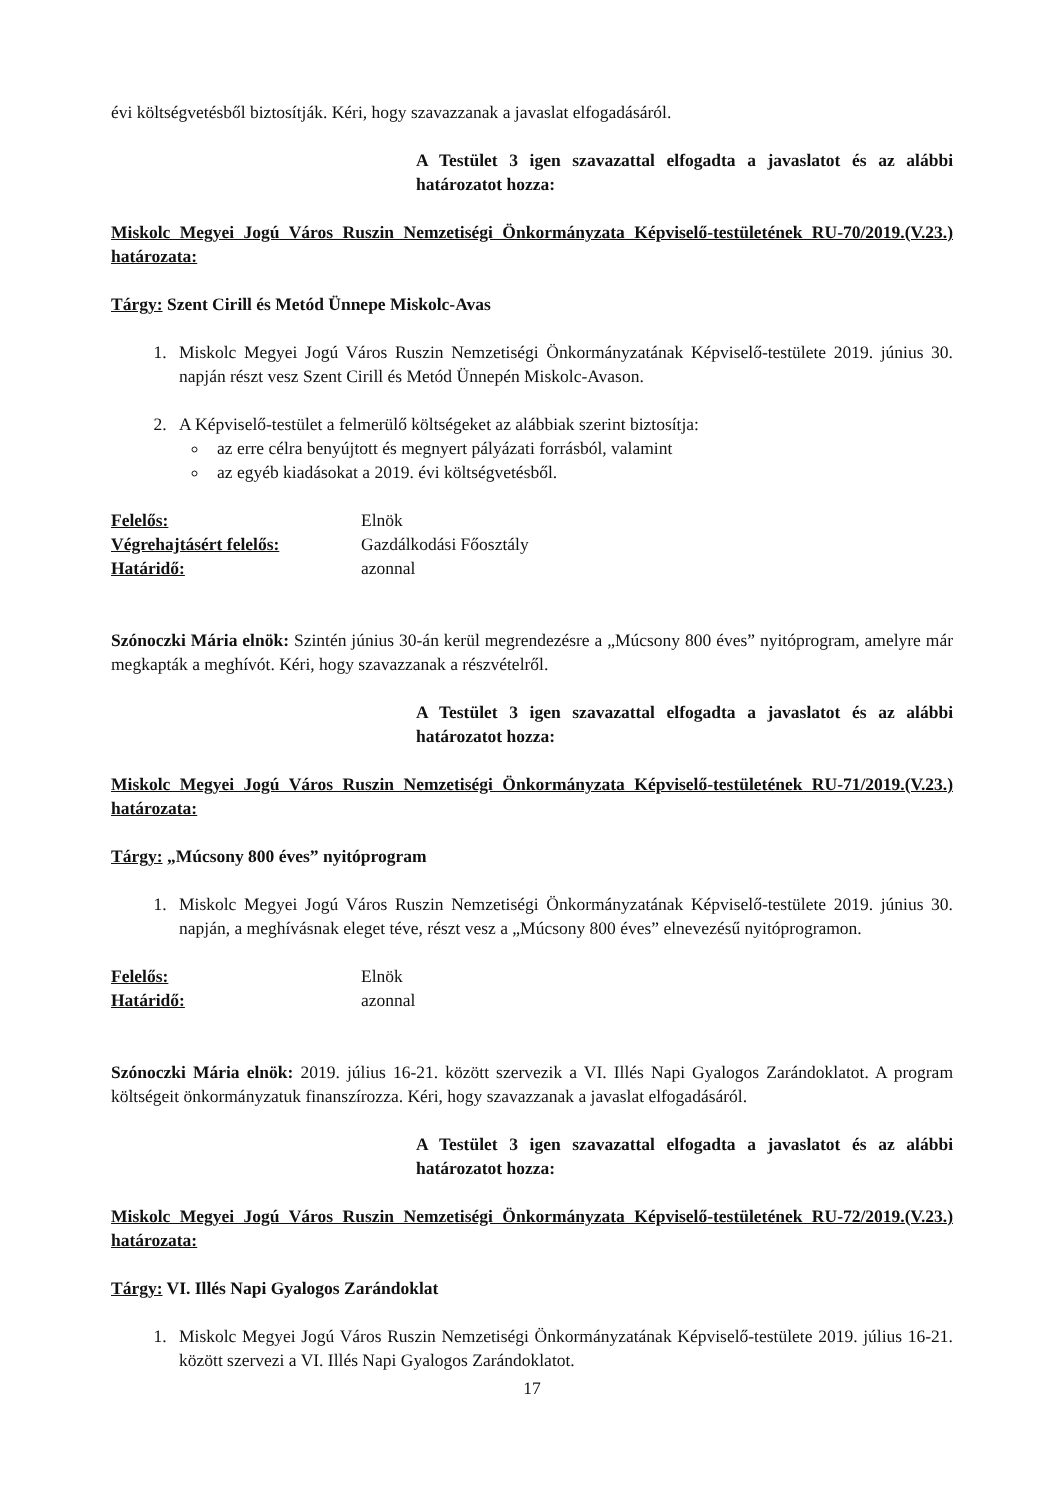évi költségvetésből biztosítják. Kéri, hogy szavazzanak a javaslat elfogadásáról.
A Testület 3 igen szavazattal elfogadta a javaslatot és az alábbi határozatot hozza:
Miskolc Megyei Jogú Város Ruszin Nemzetiségi Önkormányzata Képviselő-testületének RU-70/2019.(V.23.) határozata:
Tárgy: Szent Cirill és Metód Ünnepe Miskolc-Avas
1. Miskolc Megyei Jogú Város Ruszin Nemzetiségi Önkormányzatának Képviselő-testülete 2019. június 30. napján részt vesz Szent Cirill és Metód Ünnepén Miskolc-Avason.
2. A Képviselő-testület a felmerülő költségeket az alábbiak szerint biztosítja:
az erre célra benyújtott és megnyert pályázati forrásból, valamint
az egyéb kiadásokat a 2019. évi költségvetésből.
| Felelős: | Elnök |
| Végrehajtásért felelős: | Gazdálkodási Főosztály |
| Határidő: | azonnal |
Szónoczki Mária elnök: Szintén június 30-án kerül megrendezésre a „Múcsony 800 éves” nyitóprogram, amelyre már megkapták a meghívót. Kéri, hogy szavazzanak a részvételről.
A Testület 3 igen szavazattal elfogadta a javaslatot és az alábbi határozatot hozza:
Miskolc Megyei Jogú Város Ruszin Nemzetiségi Önkormányzata Képviselő-testületének RU-71/2019.(V.23.) határozata:
Tárgy: „Múcsony 800 éves” nyitóprogram
1. Miskolc Megyei Jogú Város Ruszin Nemzetiségi Önkormányzatának Képviselő-testülete 2019. június 30. napján, a meghívásnak eleget téve, részt vesz a „Múcsony 800 éves” elnevezésű nyitóprogramon.
| Felelős: | Elnök |
| Határidő: | azonnal |
Szónoczki Mária elnök: 2019. július 16-21. között szervezik a VI. Illés Napi Gyalogos Zarándoklatot. A program költségeit önkormányzatuk finanszírozza. Kéri, hogy szavazzanak a javaslat elfogadásáról.
A Testület 3 igen szavazattal elfogadta a javaslatot és az alábbi határozatot hozza:
Miskolc Megyei Jogú Város Ruszin Nemzetiségi Önkormányzata Képviselő-testületének RU-72/2019.(V.23.) határozata:
Tárgy: VI. Illés Napi Gyalogos Zarándoklat
1. Miskolc Megyei Jogú Város Ruszin Nemzetiségi Önkormányzatának Képviselő-testülete 2019. július 16-21. között szervezi a VI. Illés Napi Gyalogos Zarándoklatot.
17